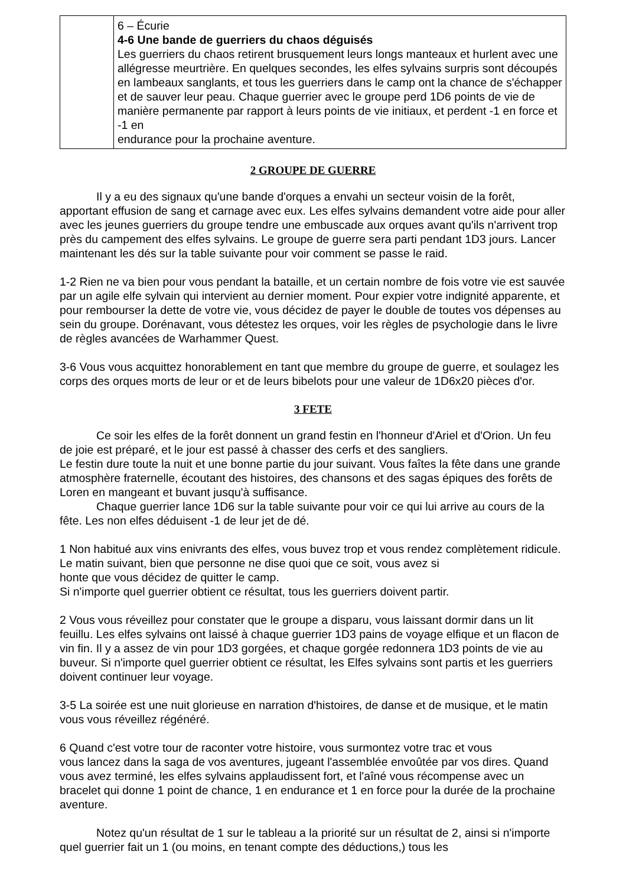| | 6 – Écurie 4-6 Une bande de guerriers du chaos déguisés Les guerriers du chaos retirent brusquement leurs longs manteaux et hurlent avec une allégresse meurtrière. En quelques secondes, les elfes sylvains surpris sont découpés en lambeaux sanglants, et tous les guerriers dans le camp ont la chance de s'échapper et de sauver leur peau. Chaque guerrier avec le groupe perd 1D6 points de vie de manière permanente par rapport à leurs points de vie initiaux, et perdent -1 en force et -1 en endurance pour la prochaine aventure. |
2 GROUPE DE GUERRE
Il y a eu des signaux qu'une bande d'orques a envahi un secteur voisin de la forêt, apportant effusion de sang et carnage avec eux. Les elfes sylvains demandent votre aide pour aller avec les jeunes guerriers du groupe tendre une embuscade aux orques avant qu'ils n'arrivent trop près du campement des elfes sylvains. Le groupe de guerre sera parti pendant 1D3 jours. Lancer maintenant les dés sur la table suivante pour voir comment se passe le raid.
1-2 Rien ne va bien pour vous pendant la bataille, et un certain nombre de fois votre vie est sauvée par un agile elfe sylvain qui intervient au dernier moment. Pour expier votre indignité apparente, et pour rembourser la dette de votre vie, vous décidez de payer le double de toutes vos dépenses au sein du groupe. Dorénavant, vous détestez les orques, voir les règles de psychologie dans le livre de règles avancées de Warhammer Quest.
3-6 Vous vous acquittez honorablement en tant que membre du groupe de guerre, et soulagez les corps des orques morts de leur or et de leurs bibelots pour une valeur de 1D6x20 pièces d'or.
3 FETE
Ce soir les elfes de la forêt donnent un grand festin en l'honneur d'Ariel et d'Orion. Un feu de joie est préparé, et le jour est passé à chasser des cerfs et des sangliers.
Le festin dure toute la nuit et une bonne partie du jour suivant. Vous faîtes la fête dans une grande atmosphère fraternelle, écoutant des histoires, des chansons et des sagas épiques des forêts de Loren en mangeant et buvant jusqu'à suffisance.
Chaque guerrier lance 1D6 sur la table suivante pour voir ce qui lui arrive au cours de la fête. Les non elfes déduisent -1 de leur jet de dé.
1 Non habitué aux vins enivrants des elfes, vous buvez trop et vous rendez complètement ridicule. Le matin suivant, bien que personne ne dise quoi que ce soit, vous avez si
honte que vous décidez de quitter le camp.
Si n'importe quel guerrier obtient ce résultat, tous les guerriers doivent partir.
2 Vous vous réveillez pour constater que le groupe a disparu, vous laissant dormir dans un lit feuillu. Les elfes sylvains ont laissé à chaque guerrier 1D3 pains de voyage elfique et un flacon de vin fin. Il y a assez de vin pour 1D3 gorgées, et chaque gorgée redonnera 1D3 points de vie au buveur. Si n'importe quel guerrier obtient ce résultat, les Elfes sylvains sont partis et les guerriers doivent continuer leur voyage.
3-5 La soirée est une nuit glorieuse en narration d'histoires, de danse et de musique, et le matin vous vous réveillez régénéré.
6 Quand c'est votre tour de raconter votre histoire, vous surmontez votre trac et vous
vous lancez dans la saga de vos aventures, jugeant l'assemblée envoûtée par vos dires. Quand vous avez terminé, les elfes sylvains applaudissent fort, et l'aîné vous récompense avec un bracelet qui donne 1 point de chance, 1 en endurance et 1 en force pour la durée de la prochaine aventure.
Notez qu'un résultat de 1 sur le tableau a la priorité sur un résultat de 2, ainsi si n'importe quel guerrier fait un 1 (ou moins, en tenant compte des déductions,) tous les